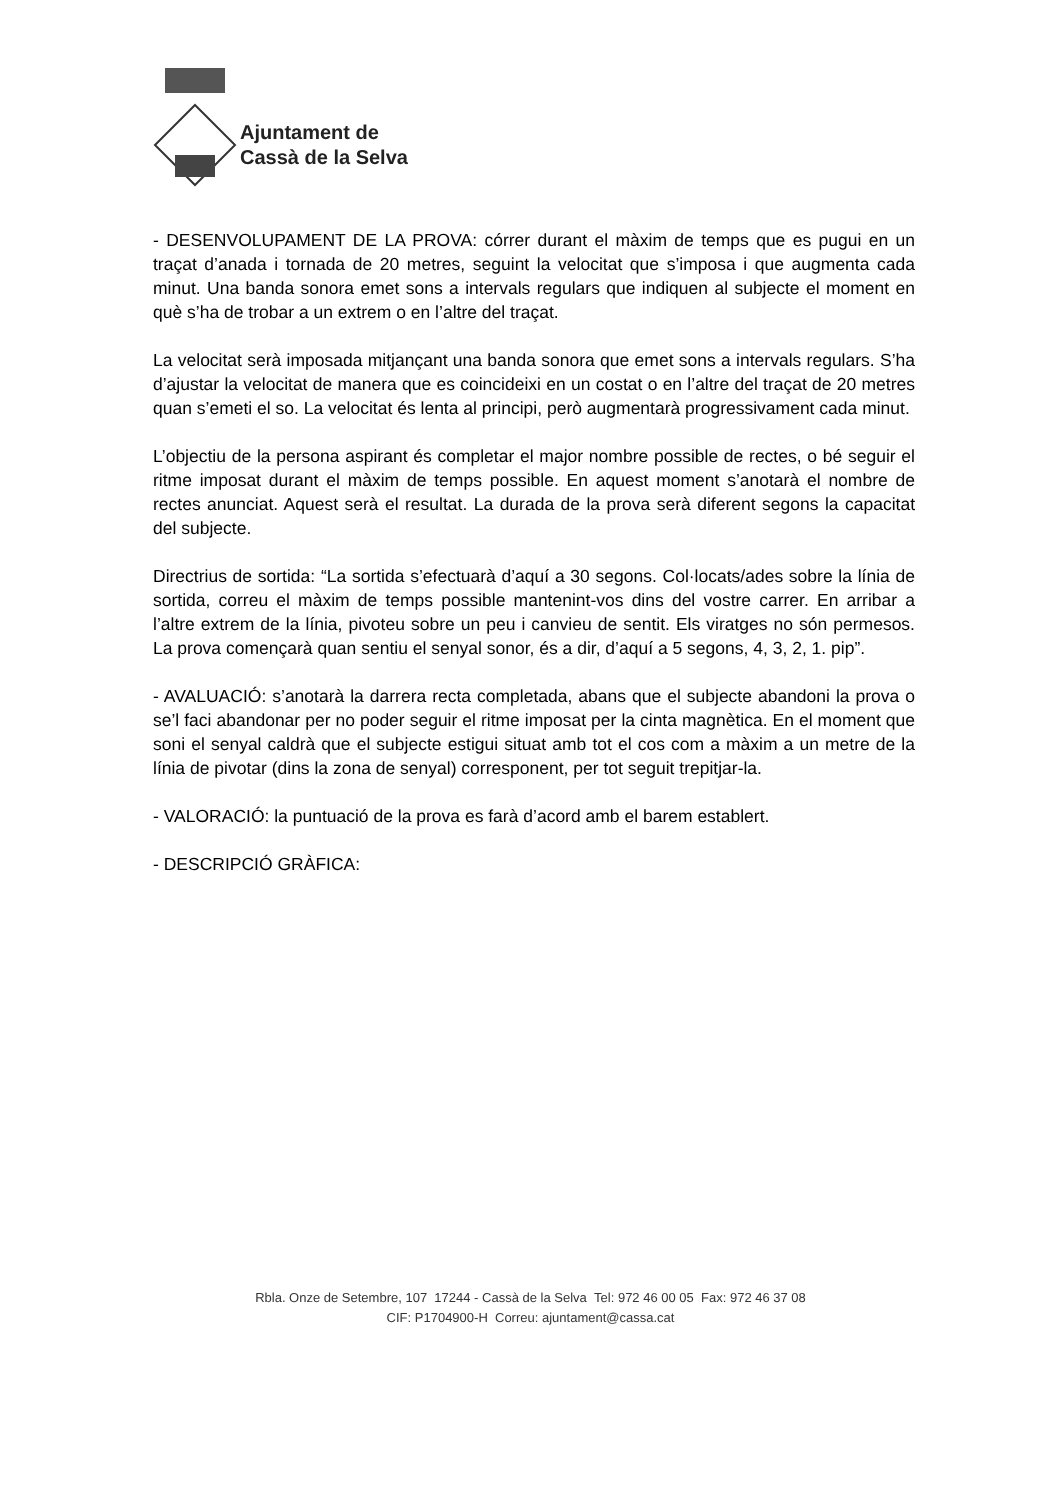Ajuntament de
Cassà de la Selva
- DESENVOLUPAMENT DE LA PROVA: córrer durant el màxim de temps que es pugui en un traçat d’anada i tornada de 20 metres, seguint la velocitat que s’imposa i que augmenta cada minut. Una banda sonora emet sons a intervals regulars que indiquen al subjecte el moment en què s’ha de trobar a un extrem o en l’altre del traçat.
La velocitat serà imposada mitjançant una banda sonora que emet sons a intervals regulars. S’ha d’ajustar la velocitat de manera que es coincideixi en un costat o en l’altre del traçat de 20 metres quan s’emeti el so. La velocitat és lenta al principi, però augmentarà progressivament cada minut.
L’objectiu de la persona aspirant és completar el major nombre possible de rectes, o bé seguir el ritme imposat durant el màxim de temps possible. En aquest moment s’anotarà el nombre de rectes anunciat. Aquest serà el resultat. La durada de la prova serà diferent segons la capacitat del subjecte.
Directrius de sortida: “La sortida s’efectuarà d’aquí a 30 segons. Col·locats/ades sobre la línia de sortida, correu el màxim de temps possible mantenint-vos dins del vostre carrer. En arribar a l’altre extrem de la línia, pivoteu sobre un peu i canvieu de sentit. Els viratges no són permesos. La prova començarà quan sentiu el senyal sonor, és a dir, d’aquí a 5 segons, 4, 3, 2, 1. pip”.
- AVALUACIÓ: s’anotarà la darrera recta completada, abans que el subjecte abandoni la prova o se’l faci abandonar per no poder seguir el ritme imposat per la cinta magnètica. En el moment que soni el senyal caldrà que el subjecte estigui situat amb tot el cos com a màxim a un metre de la línia de pivotar (dins la zona de senyal) corresponent, per tot seguit trepitjar-la.
- VALORACIÓ: la puntuació de la prova es farà d’acord amb el barem establert.
- DESCRIPCIÓ GRÀFICA:
Rbla. Onze de Setembre, 107 17244 - Cassà de la Selva Tel: 972 46 00 05 Fax: 972 46 37 08
CIF: P1704900-H Correu: ajuntament@cassa.cat